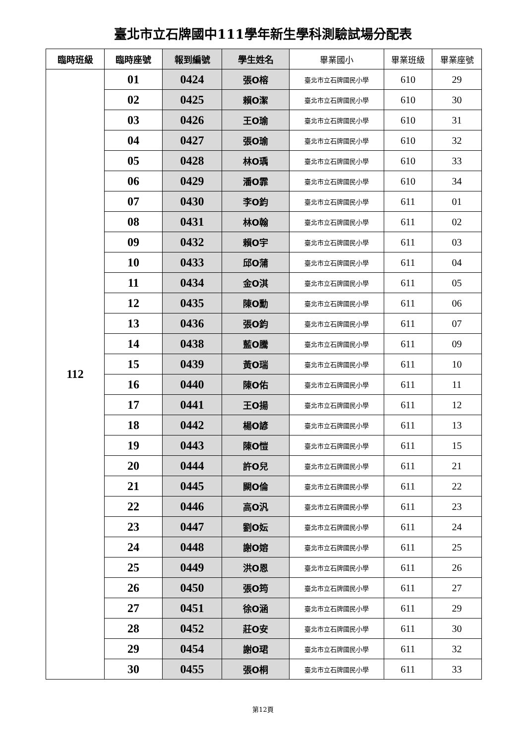臺北市立石牌國中111學年新生學科測驗試場分配表
| 臨時班級 | 臨時座號 | 報到編號 | 學生姓名 | 畢業國小 | 畢業班級 | 畢業座號 |
| --- | --- | --- | --- | --- | --- | --- |
| 112 | 01 | 0424 | 張O榕 | 臺北市立石牌國民小學 | 610 | 29 |
| | 02 | 0425 | 賴O潔 | 臺北市立石牌國民小學 | 610 | 30 |
| | 03 | 0426 | 王O瑜 | 臺北市立石牌國民小學 | 610 | 31 |
| | 04 | 0427 | 張O瑜 | 臺北市立石牌國民小學 | 610 | 32 |
| | 05 | 0428 | 林O瑀 | 臺北市立石牌國民小學 | 610 | 33 |
| | 06 | 0429 | 潘O霏 | 臺北市立石牌國民小學 | 610 | 34 |
| | 07 | 0430 | 李O鈞 | 臺北市立石牌國民小學 | 611 | 01 |
| | 08 | 0431 | 林O翰 | 臺北市立石牌國民小學 | 611 | 02 |
| | 09 | 0432 | 賴O宇 | 臺北市立石牌國民小學 | 611 | 03 |
| | 10 | 0433 | 邱O蒲 | 臺北市立石牌國民小學 | 611 | 04 |
| | 11 | 0434 | 金O淇 | 臺北市立石牌國民小學 | 611 | 05 |
| | 12 | 0435 | 陳O勳 | 臺北市立石牌國民小學 | 611 | 06 |
| | 13 | 0436 | 張O鈞 | 臺北市立石牌國民小學 | 611 | 07 |
| | 14 | 0438 | 藍O騰 | 臺北市立石牌國民小學 | 611 | 09 |
| | 15 | 0439 | 黃O瑞 | 臺北市立石牌國民小學 | 611 | 10 |
| | 16 | 0440 | 陳O佑 | 臺北市立石牌國民小學 | 611 | 11 |
| | 17 | 0441 | 王O揚 | 臺北市立石牌國民小學 | 611 | 12 |
| | 18 | 0442 | 楊O諺 | 臺北市立石牌國民小學 | 611 | 13 |
| | 19 | 0443 | 陳O愷 | 臺北市立石牌國民小學 | 611 | 15 |
| | 20 | 0444 | 許O兒 | 臺北市立石牌國民小學 | 611 | 21 |
| | 21 | 0445 | 闕O倫 | 臺北市立石牌國民小學 | 611 | 22 |
| | 22 | 0446 | 高O汎 | 臺北市立石牌國民小學 | 611 | 23 |
| | 23 | 0447 | 劉O妘 | 臺北市立石牌國民小學 | 611 | 24 |
| | 24 | 0448 | 謝O嫆 | 臺北市立石牌國民小學 | 611 | 25 |
| | 25 | 0449 | 洪O恩 | 臺北市立石牌國民小學 | 611 | 26 |
| | 26 | 0450 | 張O筠 | 臺北市立石牌國民小學 | 611 | 27 |
| | 27 | 0451 | 徐O涵 | 臺北市立石牌國民小學 | 611 | 29 |
| | 28 | 0452 | 莊O安 | 臺北市立石牌國民小學 | 611 | 30 |
| | 29 | 0454 | 謝O珺 | 臺北市立石牌國民小學 | 611 | 32 |
| | 30 | 0455 | 張O桐 | 臺北市立石牌國民小學 | 611 | 33 |
第12頁